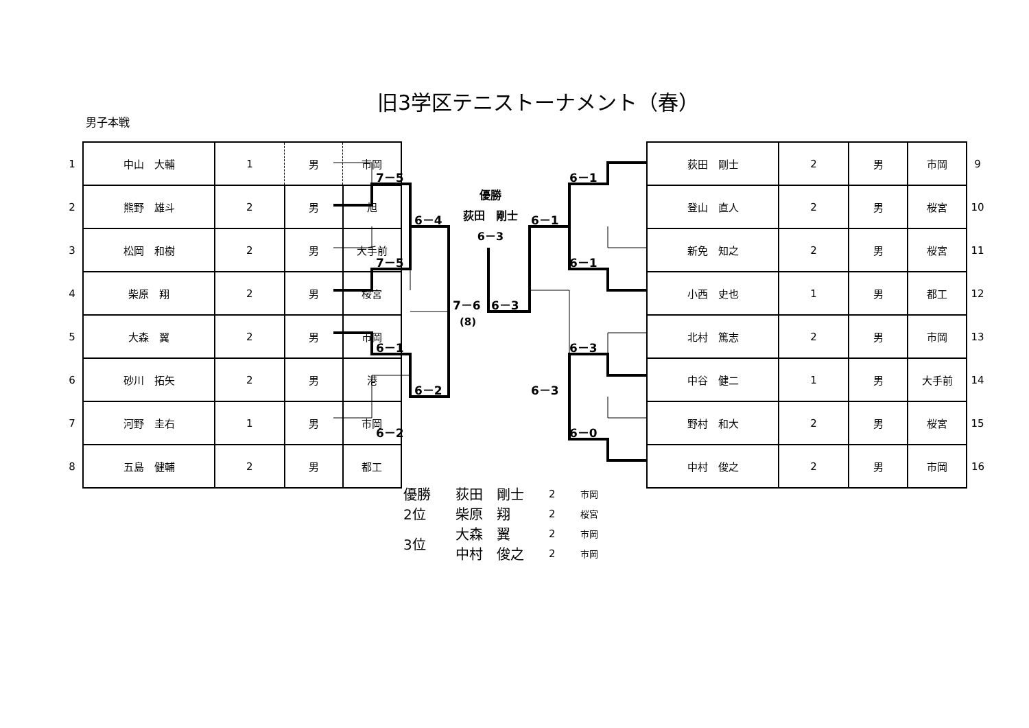旧3学区テニストーナメント（春）
男子本戦
| 1 | 中山 大輔 | 1 | 男 | 市岡 |
| 2 | 熊野 雄斗 | 2 | 男 | 旭 |
| 3 | 松岡 和樹 | 2 | 男 | 大手前 |
| 4 | 柴原 翔 | 2 | 男 | 桜宮 |
| 5 | 大森 翼 | 2 | 男 | 市岡 |
| 6 | 砂川 拓矢 | 2 | 男 | 港 |
| 7 | 河野 圭右 | 1 | 男 | 市岡 |
| 8 | 五島 健輔 | 2 | 男 | 都工 |
7－5
7－5
6－1
6－2
6－4
6－2
7－6
(8)
優勝
荻田　剛士
6－3
6－3
6－1
6－3
6－1
6－1
6－3
6－0
| 荻田 剛士 | 2 | 男 | 市岡 | 9 |
| 登山 直人 | 2 | 男 | 桜宮 | 10 |
| 新免 知之 | 2 | 男 | 桜宮 | 11 |
| 小西 史也 | 1 | 男 | 都工 | 12 |
| 北村 篤志 | 2 | 男 | 市岡 | 13 |
| 中谷 健二 | 1 | 男 | 大手前 | 14 |
| 野村 和大 | 2 | 男 | 桜宮 | 15 |
| 中村 俊之 | 2 | 男 | 市岡 | 16 |
| 優勝 | 荻田 剛士 | 2 | 市岡 |
| 2位 | 柴原 翔 | 2 | 桜宮 |
| 3位 | 大森 翼 | 2 | 市岡 |
| | 中村 俊之 | 2 | 市岡 |